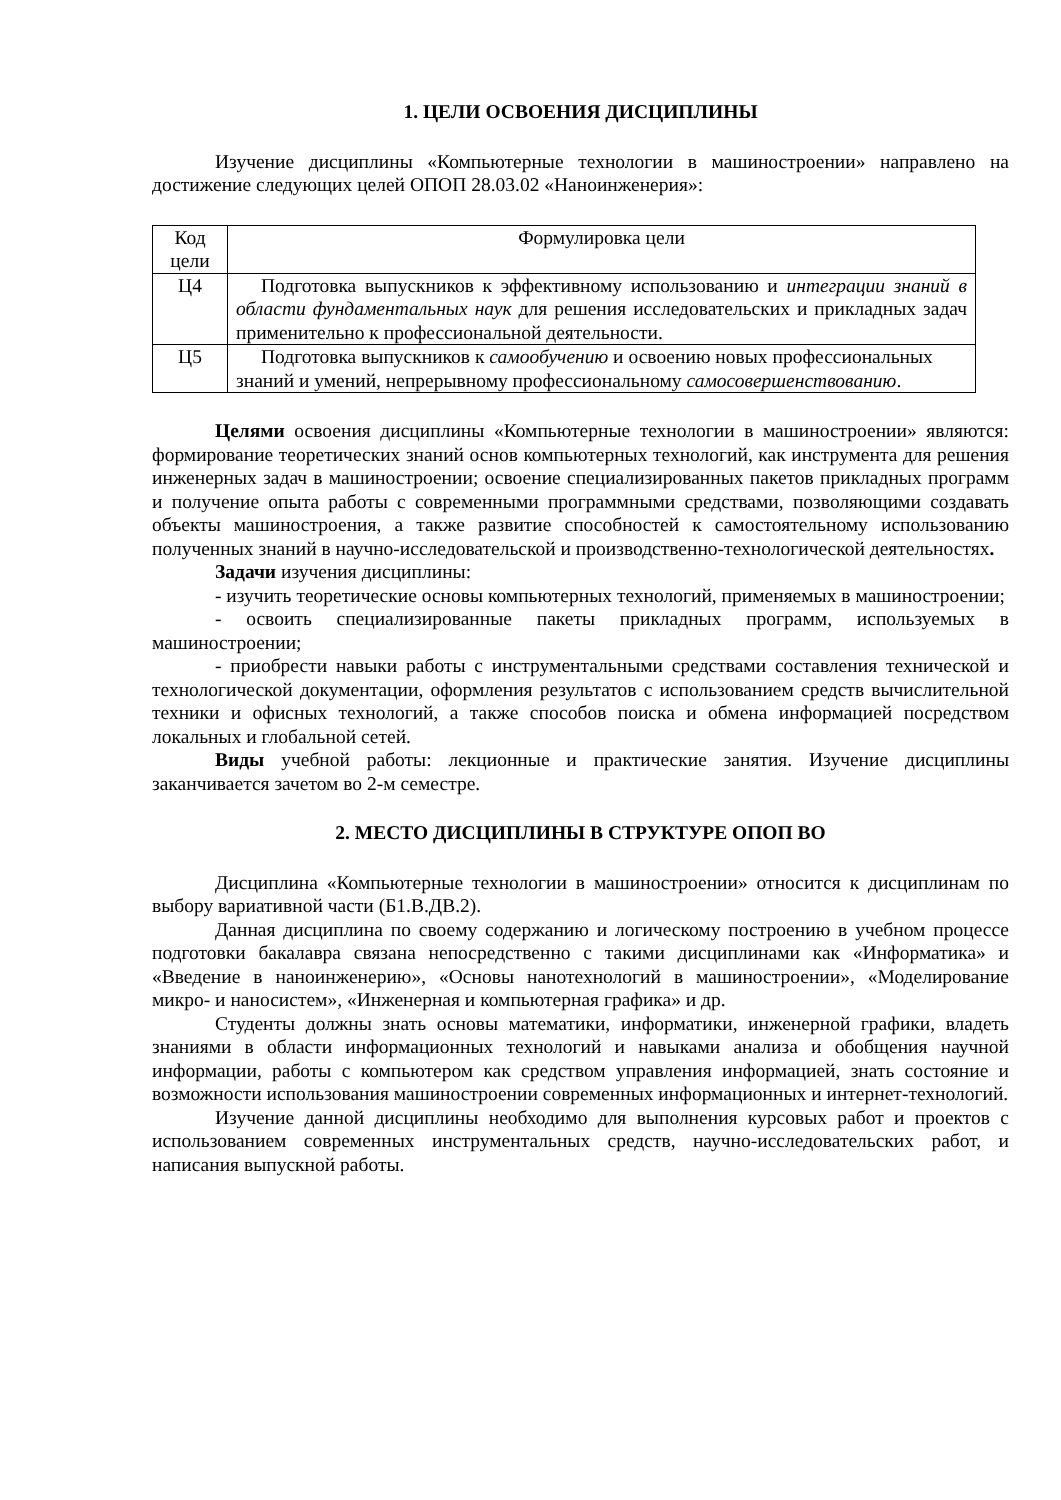1. ЦЕЛИ ОСВОЕНИЯ ДИСЦИПЛИНЫ
Изучение дисциплины «Компьютерные технологии в машиностроении» направлено на достижение следующих целей ОПОП 28.03.02 «Наноинженерия»:
| Код цели | Формулировка цели |
| Ц4 | Подготовка выпускников к эффективному использованию и интеграции знаний в области фундаментальных наук для решения исследовательских и прикладных задач применительно к профессиональной деятельности. |
| Ц5 | Подготовка выпускников к самообучению и освоению новых профессиональных знаний и умений, непрерывному профессиональному самосовершенствованию . |
Целями освоения дисциплины «Компьютерные технологии в машиностроении» являются: формирование теоретических знаний основ компьютерных технологий, как инструмента для решения инженерных задач в машиностроении; освоение специализированных пакетов прикладных программ и получение опыта работы с современными программными средствами, позволяющими создавать объекты машиностроения, а также развитие способностей к самостоятельному использованию полученных знаний в научно-исследовательской и производственно-технологической деятельностях.
Задачи изучения дисциплины:
- изучить теоретические основы компьютерных технологий, применяемых в машиностроении;
- освоить специализированные пакеты прикладных программ, используемых в машиностроении;
- приобрести навыки работы с инструментальными средствами составления технической и технологической документации, оформления результатов с использованием средств вычислительной техники и офисных технологий, а также способов поиска и обмена информацией посредством локальных и глобальной сетей.
Виды учебной работы: лекционные и практические занятия. Изучение дисциплины заканчивается зачетом во 2-м семестре.
2. МЕСТО ДИСЦИПЛИНЫ В СТРУКТУРЕ ОПОП ВО
Дисциплина «Компьютерные технологии в машиностроении» относится к дисциплинам по выбору вариативной части (Б1.В.ДВ.2).
Данная дисциплина по своему содержанию и логическому построению в учебном процессе подготовки бакалавра связана непосредственно с такими дисциплинами как «Информатика» и «Введение в наноинженерию», «Основы нанотехнологий в машиностроении», «Моделирование микро- и наносистем», «Инженерная и компьютерная графика» и др.
Студенты должны знать основы математики, информатики, инженерной графики, владеть знаниями в области информационных технологий и навыками анализа и обобщения научной информации, работы с компьютером как средством управления информацией, знать состояние и возможности использования машиностроении современных информационных и интернет-технологий.
Изучение данной дисциплины необходимо для выполнения курсовых работ и проектов с использованием современных инструментальных средств, научно-исследовательских работ, и написания выпускной работы.